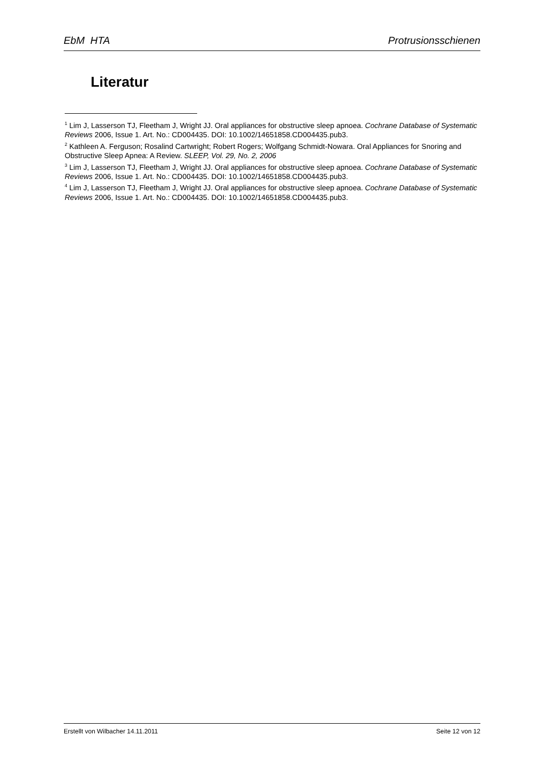EbM HTA Protrusionsschienen
Literatur
<sup>1</sup> Lim J, Lasserson TJ, Fleetham J, Wright JJ. Oral appliances for obstructive sleep apnoea. Cochrane Database of Systematic Reviews 2006, Issue 1. Art. No.: CD004435. DOI: 10.1002/14651858.CD004435.pub3.
<sup>2</sup> Kathleen A. Ferguson; Rosalind Cartwright; Robert Rogers; Wolfgang Schmidt-Nowara. Oral Appliances for Snoring and Obstructive Sleep Apnea: A Review. SLEEP, Vol. 29, No. 2, 2006
<sup>3</sup> Lim J, Lasserson TJ, Fleetham J, Wright JJ. Oral appliances for obstructive sleep apnoea. Cochrane Database of Systematic Reviews 2006, Issue 1. Art. No.: CD004435. DOI: 10.1002/14651858.CD004435.pub3.
<sup>4</sup> Lim J, Lasserson TJ, Fleetham J, Wright JJ. Oral appliances for obstructive sleep apnoea. Cochrane Database of Systematic Reviews 2006, Issue 1. Art. No.: CD004435. DOI: 10.1002/14651858.CD004435.pub3.
Erstellt von Wilbacher 14.11.2011 Seite 12 von 12